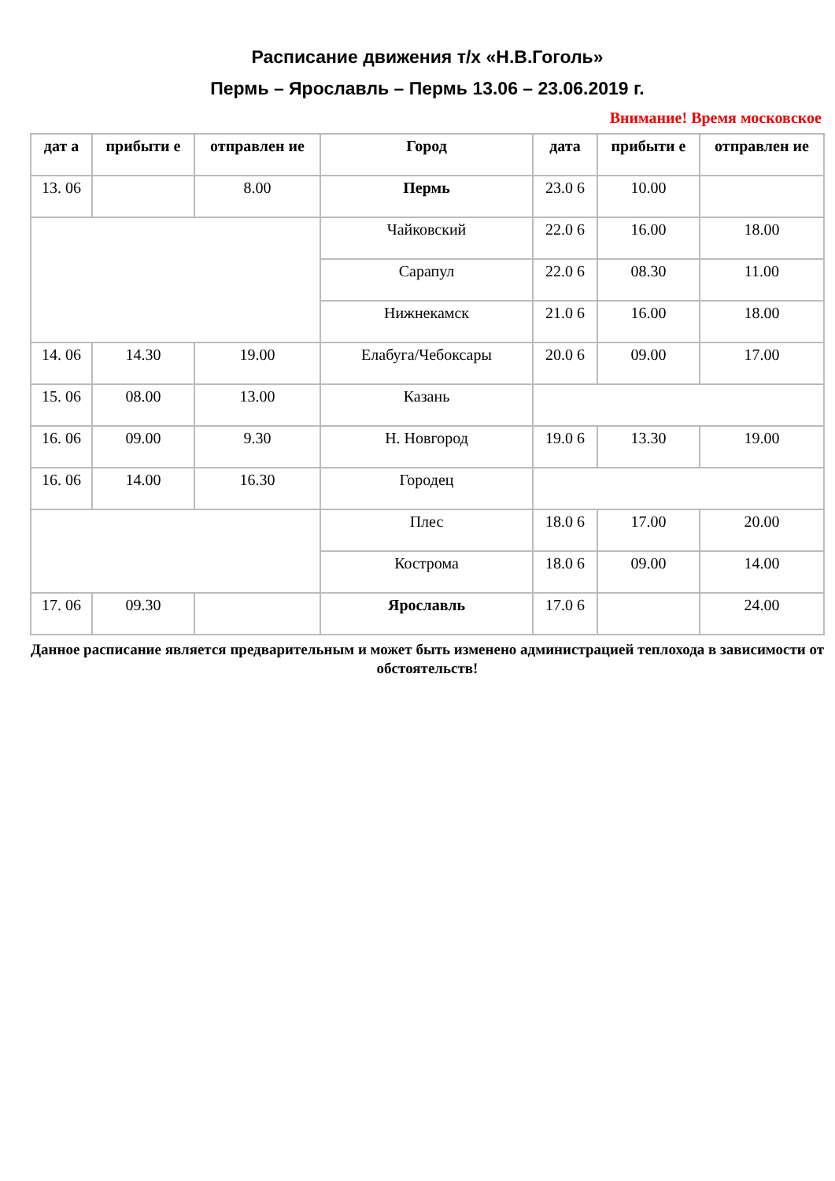Расписание движения т/х «Н.В.Гоголь»
Пермь – Ярославль – Пермь 13.06 – 23.06.2019 г.
Внимание! Время московское
| дат а | прибыти е | отправлен ие | Город | дата | прибыти е | отправлен ие |
| --- | --- | --- | --- | --- | --- | --- |
| 13. 06 | | 8.00 | Пермь | 23.0 6 | 10.00 | |
| | | | Чайковский | 22.0 6 | 16.00 | 18.00 |
| | | | Сарапул | 22.0 6 | 08.30 | 11.00 |
| | | | Нижнекамск | 21.0 6 | 16.00 | 18.00 |
| 14. 06 | 14.30 | 19.00 | Елабуга/Чебоксары | 20.0 6 | 09.00 | 17.00 |
| 15. 06 | 08.00 | 13.00 | Казань | | | |
| 16. 06 | 09.00 | 9.30 | Н. Новгород | 19.0 6 | 13.30 | 19.00 |
| 16. 06 | 14.00 | 16.30 | Городец | | | |
| | | | Плес | 18.0 6 | 17.00 | 20.00 |
| | | | Кострома | 18.0 6 | 09.00 | 14.00 |
| 17. 06 | 09.30 | | Ярославль | 17.0 6 | | 24.00 |
Данное расписание является предварительным и может быть изменено администрацией теплохода в зависимости от обстоятельств!